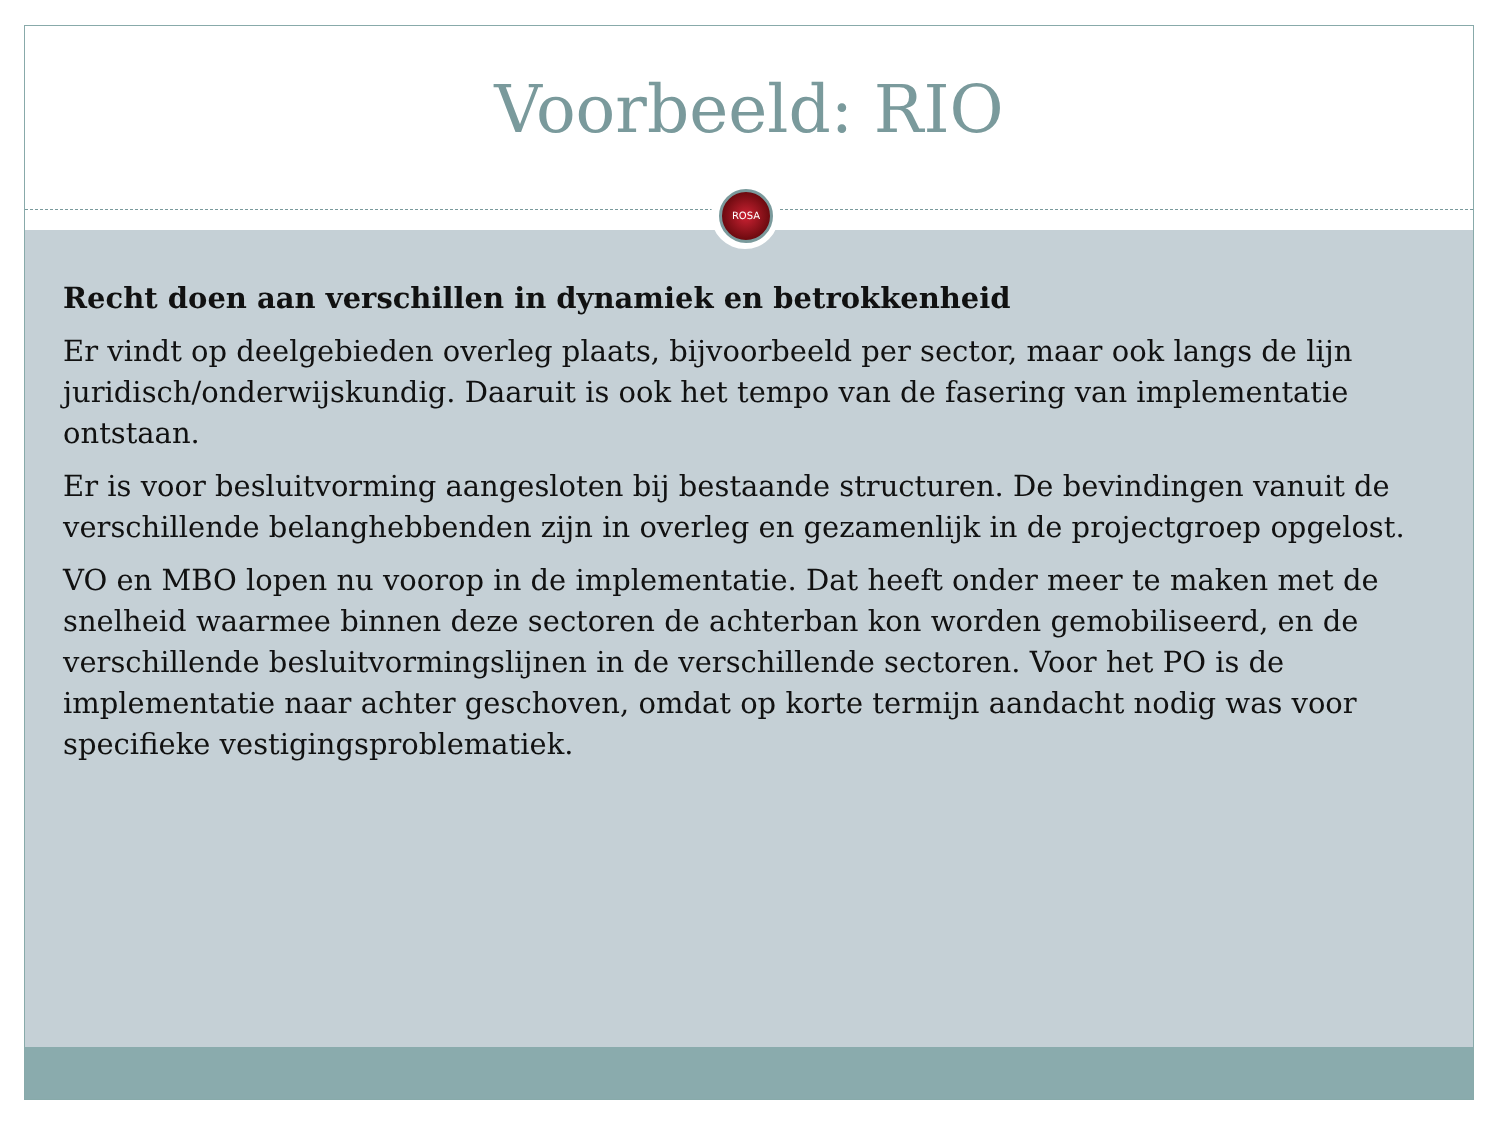Voorbeeld: RIO
ROSA
Recht doen aan verschillen in dynamiek en betrokkenheid
Er vindt op deelgebieden overleg plaats, bijvoorbeeld per sector, maar ook langs de lijn juridisch/onderwijskundig. Daaruit is ook het tempo van de fasering van implementatie ontstaan.
Er is voor besluitvorming aangesloten bij bestaande structuren. De bevindingen vanuit de verschillende belanghebbenden zijn in overleg en gezamenlijk in de projectgroep opgelost.
VO en MBO lopen nu voorop in de implementatie. Dat heeft onder meer te maken met de snelheid waarmee binnen deze sectoren de achterban kon worden gemobiliseerd, en de verschillende besluitvormingslijnen in de verschillende sectoren. Voor het PO is de implementatie naar achter geschoven, omdat op korte termijn aandacht nodig was voor specifieke vestigingsproblematiek.